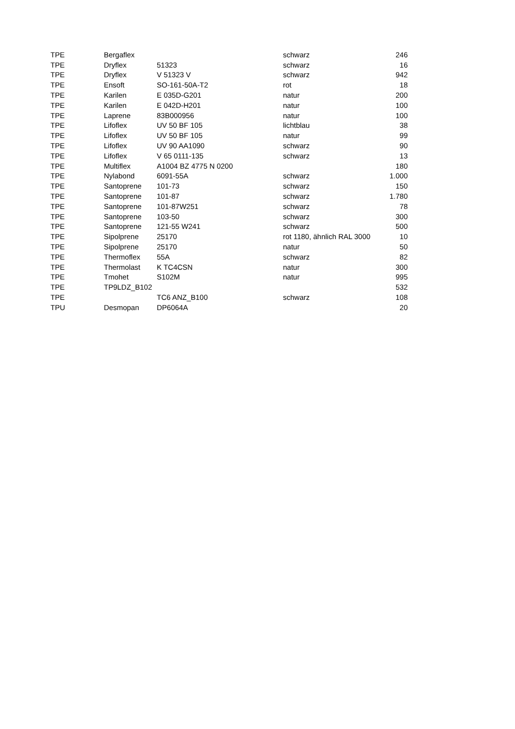| TPE | Bergaflex | | schwarz | 246 |
| TPE | Dryflex | 51323 | schwarz | 16 |
| TPE | Dryflex | V 51323 V | schwarz | 942 |
| TPE | Ensoft | SO-161-50A-T2 | rot | 18 |
| TPE | Karilen | E 035D-G201 | natur | 200 |
| TPE | Karilen | E 042D-H201 | natur | 100 |
| TPE | Laprene | 83B000956 | natur | 100 |
| TPE | Lifoflex | UV 50 BF 105 | lichtblau | 38 |
| TPE | Lifoflex | UV 50 BF 105 | natur | 99 |
| TPE | Lifoflex | UV 90 AA1090 | schwarz | 90 |
| TPE | Lifoflex | V 65 0111-135 | schwarz | 13 |
| TPE | Multiflex | A1004 BZ 4775 N 0200 | | 180 |
| TPE | Nylabond | 6091-55A | schwarz | 1.000 |
| TPE | Santoprene | 101-73 | schwarz | 150 |
| TPE | Santoprene | 101-87 | schwarz | 1.780 |
| TPE | Santoprene | 101-87W251 | schwarz | 78 |
| TPE | Santoprene | 103-50 | schwarz | 300 |
| TPE | Santoprene | 121-55 W241 | schwarz | 500 |
| TPE | Sipolprene | 25170 | rot 1180, ähnlich RAL 3000 | 10 |
| TPE | Sipolprene | 25170 | natur | 50 |
| TPE | Thermoflex | 55A | schwarz | 82 |
| TPE | Thermolast | K TC4CSN | natur | 300 |
| TPE | Tmohet | S102M | natur | 995 |
| TPE | TP9LDZ_B102 | | | 532 |
| TPE | | TC6 ANZ_B100 | schwarz | 108 |
| TPU | Desmopan | DP6064A | | 20 |